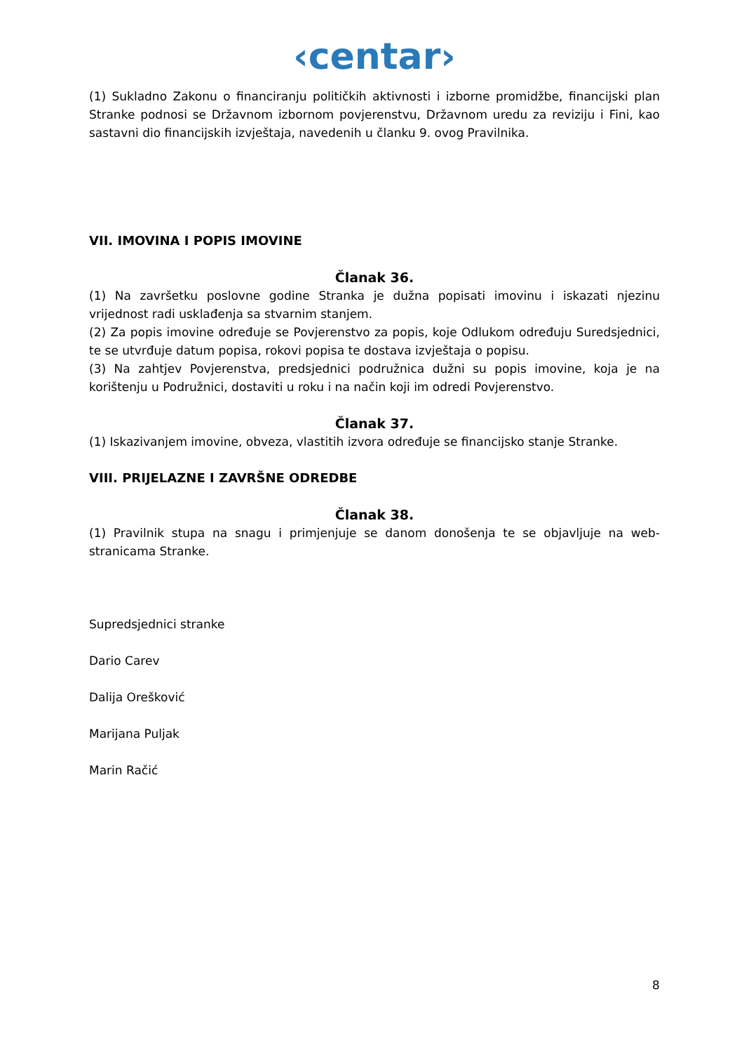‹centar›
(1) Sukladno Zakonu o financiranju političkih aktivnosti i izborne promidžbe, financijski plan Stranke podnosi se Državnom izbornom povjerenstvu, Državnom uredu za reviziju i Fini, kao sastavni dio financijskih izvještaja, navedenih u članku 9. ovog Pravilnika.
VII. IMOVINA I POPIS IMOVINE
Članak 36.
(1) Na završetku poslovne godine Stranka je dužna popisati imovinu i iskazati njezinu vrijednost radi usklađenja sa stvarnim stanjem.
(2) Za popis imovine određuje se Povjerenstvo za popis, koje Odlukom određuju Suredsjednici, te se utvrđuje datum popisa, rokovi popisa te dostava izvještaja o popisu.
(3) Na zahtjev Povjerenstva, predsjednici podružnica dužni su popis imovine, koja je na korištenju u Podružnici, dostaviti u roku i na način koji im odredi Povjerenstvo.
Članak 37.
(1) Iskazivanjem imovine, obveza, vlastitih izvora određuje se financijsko stanje Stranke.
VIII. PRIJELAZNE I ZAVRŠNE ODREDBE
Članak 38.
(1) Pravilnik stupa na snagu i primjenjuje se danom donošenja te se objavljuje na web-stranicama Stranke.
Supredsjednici stranke
Dario Carev
Dalija Orešković
Marijana Puljak
Marin Račić
8